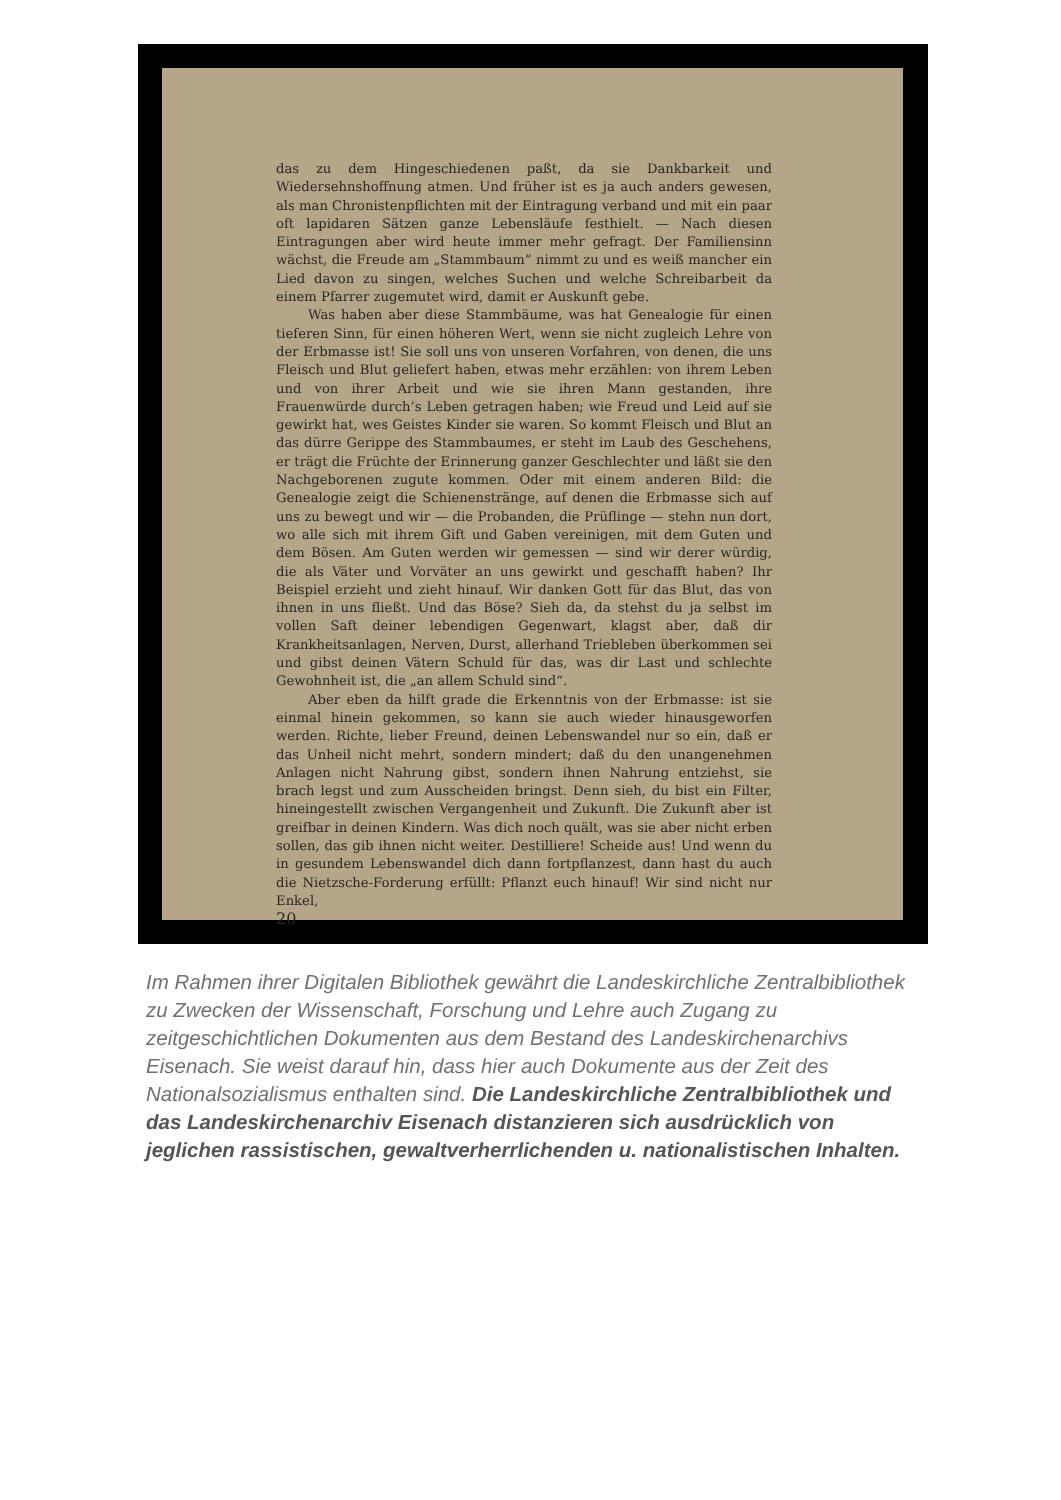das zu dem Hingeschiedenen paßt, da sie Dankbarkeit und Wiedersehnshoffnung atmen. Und früher ist es ja auch anders gewesen, als man Chronistenpflichten mit der Eintragung verband und mit ein paar oft lapidaren Sätzen ganze Lebensläufe festhielt. — Nach diesen Eintragungen aber wird heute immer mehr gefragt. Der Familiensinn wächst, die Freude am „Stammbaum“ nimmt zu und es weiß mancher ein Lied davon zu singen, welches Suchen und welche Schreibarbeit da einem Pfarrer zugemutet wird, damit er Auskunft gebe.
Was haben aber diese Stammbäume, was hat Genealogie für einen tieferen Sinn, für einen höheren Wert, wenn sie nicht zugleich Lehre von der Erbmasse ist! Sie soll uns von unseren Vorfahren, von denen, die uns Fleisch und Blut geliefert haben, etwas mehr erzählen: von ihrem Leben und von ihrer Arbeit und wie sie ihren Mann gestanden, ihre Frauenwürde durch’s Leben getragen haben; wie Freud und Leid auf sie gewirkt hat, wes Geistes Kinder sie waren. So kommt Fleisch und Blut an das dürre Gerippe des Stammbaumes, er steht im Laub des Geschehens, er trägt die Früchte der Erinnerung ganzer Geschlechter und läßt sie den Nachgeborenen zugute kommen. Oder mit einem anderen Bild: die Genealogie zeigt die Schienenstränge, auf denen die Erbmasse sich auf uns zu bewegt und wir — die Probanden, die Prüflinge — stehn nun dort, wo alle sich mit ihrem Gift und Gaben vereinigen, mit dem Guten und dem Bösen. Am Guten werden wir gemessen — sind wir derer würdig, die als Väter und Vorväter an uns gewirkt und geschafft haben? Ihr Beispiel erzieht und zieht hinauf. Wir danken Gott für das Blut, das von ihnen in uns fließt. Und das Böse? Sieh da, da stehst du ja selbst im vollen Saft deiner lebendigen Gegenwart, klagst aber, daß dir Krankheitsanlagen, Nerven, Durst, allerhand Triebleben überkommen sei und gibst deinen Vätern Schuld für das, was dir Last und schlechte Gewohnheit ist, die „an allem Schuld sind“.
Aber eben da hilft grade die Erkenntnis von der Erbmasse: ist sie einmal hinein gekommen, so kann sie auch wieder hinausgeworfen werden. Richte, lieber Freund, deinen Lebenswandel nur so ein, daß er das Unheil nicht mehrt, sondern mindert; daß du den unangenehmen Anlagen nicht Nahrung gibst, sondern ihnen Nahrung entziehst, sie brach legst und zum Ausscheiden bringst. Denn sieh, du bist ein Filter, hineingestellt zwischen Vergangenheit und Zukunft. Die Zukunft aber ist greifbar in deinen Kindern. Was dich noch quält, was sie aber nicht erben sollen, das gib ihnen nicht weiter. Destilliere! Scheide aus! Und wenn du in gesundem Lebenswandel dich dann fortpflanzest, dann hast du auch die Nietzsche-Forderung erfüllt: Pflanzt euch hinauf! Wir sind nicht nur Enkel,
20
Im Rahmen ihrer Digitalen Bibliothek gewährt die Landeskirchliche Zentralbibliothek zu Zwecken der Wissenschaft, Forschung und Lehre auch Zugang zu zeitgeschichtlichen Dokumenten aus dem Bestand des Landeskirchenarchivs Eisenach. Sie weist darauf hin, dass hier auch Dokumente aus der Zeit des Nationalsozialismus enthalten sind. Die Landeskirchliche Zentralbibliothek und das Landeskirchenarchiv Eisenach distanzieren sich ausdrücklich von jeglichen rassistischen, gewaltverherrlichenden u. nationalistischen Inhalten.